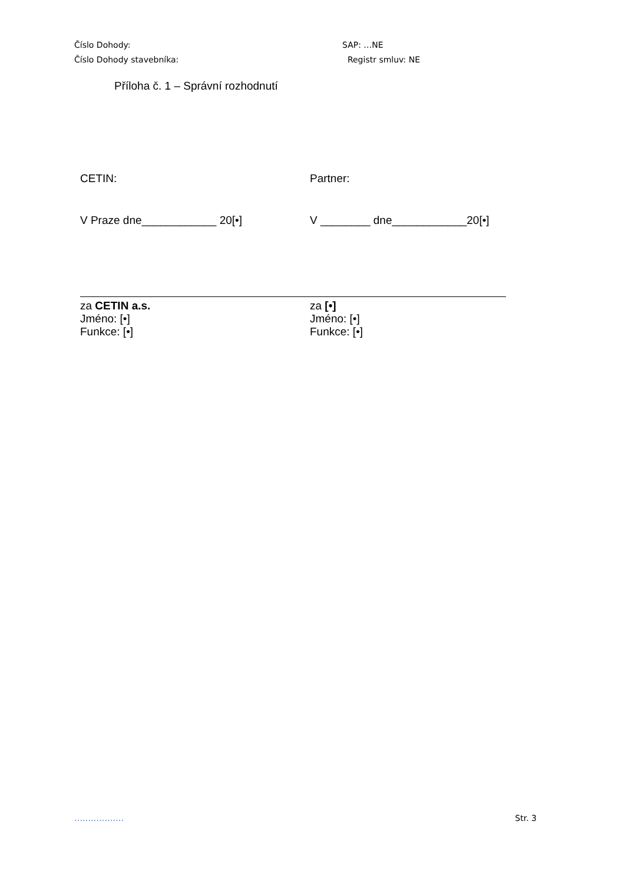Číslo Dohody: SAP: …NE
Číslo Dohody stavebníka: Registr smluv: NE
Příloha č. 1 – Správní rozhodnutí
CETIN:
V Praze dne____________ 20[•]
za CETIN a.s.
Jméno: [•]
Funkce: [•]
Partner:
V ________ dne____________20[•]
za [•]
Jméno: [•]
Funkce: [•]
……………… Str. 3